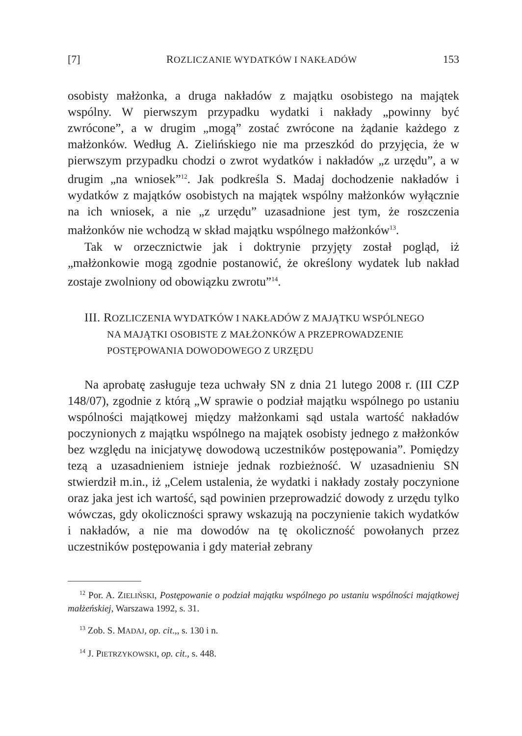[7] ROZLICZANIE WYDATKÓW I NAKŁADÓW 153
osobisty małżonka, a druga nakładów z majątku osobistego na majątek wspólny. W pierwszym przypadku wydatki i nakłady „powinny być zwrócone”, a w drugim „mogą” zostać zwrócone na żądanie każdego z małżonków. Według A. Zielińskiego nie ma przeszkód do przyjęcia, że w pierwszym przypadku chodzi o zwrot wydatków i nakładów „z urzędu”, a w drugim „na wniosek”<sup>12</sup>. Jak podkreśla S. Madaj dochodzenie nakładów i wydatków z majątków osobistych na majątek wspólny małżonków wyłącznie na ich wniosek, a nie „z urzędu” uzasadnione jest tym, że roszczenia małżonków nie wchodzą w skład majątku wspólnego małżonków<sup>13</sup>.
Tak w orzecznictwie jak i doktrynie przyjęty został pogląd, iż „małżonkowie mogą zgodnie postanowić, że określony wydatek lub nakład zostaje zwolniony od obowiązku zwrotu”<sup>14</sup>.
III. ROZLICZENIA WYDATKÓW I NAKŁADÓW Z MAJĄTKU WSPÓLNEGO
NA MAJĄTKI OSOBISTE Z MAŁŻONKÓW A PRZEPROWADZENIE
POSTĘPOWANIA DOWODOWEGO Z URZĘDU
Na aprobatę zasługuje teza uchwały SN z dnia 21 lutego 2008 r. (III CZP 148/07), zgodnie z którą „W sprawie o podział majątku wspólnego po ustaniu wspólności majątkowej między małżonkami sąd ustala wartość nakładów poczynionych z majątku wspólnego na majątek osobisty jednego z małżonków bez względu na inicjatywę dowodową uczestników postępowania”. Pomiędzy tezą a uzasadnieniem istnieje jednak rozbieżność. W uzasadnieniu SN stwierdził m.in., iż „Celem ustalenia, że wydatki i nakłady zostały poczynione oraz jaka jest ich wartość, sąd powinien przeprowadzić dowody z urzędu tylko wówczas, gdy okoliczności sprawy wskazują na poczynienie takich wydatków i nakładów, a nie ma dowodów na tę okoliczność powołanych przez uczestników postępowania i gdy materiał zebrany
<sup>12</sup> Por. A. ZIELIŃSKI, Postępowanie o podział majątku wspólnego po ustaniu wspólności majątkowej małżeńskiej, Warszawa 1992, s. 31.
<sup>13</sup> Zob. S. MADAJ, op. cit.,, s. 130 i n.
<sup>14</sup> J. PIETRZYKOWSKI, op. cit., s. 448.